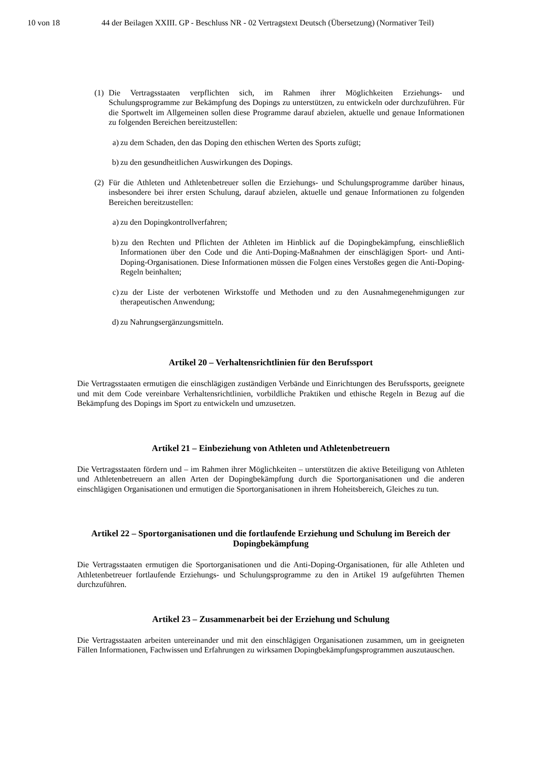10 von 18 44 der Beilagen XXIII. GP - Beschluss NR - 02 Vertragstext Deutsch (Übersetzung) (Normativer Teil)
(1)
Die Vertragsstaaten verpflichten sich, im Rahmen ihrer Möglichkeiten Erziehungs- und Schulungsprogramme zur Bekämpfung des Dopings zu unterstützen, zu entwickeln oder durchzuführen. Für die Sportwelt im Allgemeinen sollen diese Programme darauf abzielen, aktuelle und genaue Informationen zu folgenden Bereichen bereitzustellen:
a) zu dem Schaden, den das Doping den ethischen Werten des Sports zufügt;
b) zu den gesundheitlichen Auswirkungen des Dopings.
(2)
Für die Athleten und Athletenbetreuer sollen die Erziehungs- und Schulungsprogramme darüber hinaus, insbesondere bei ihrer ersten Schulung, darauf abzielen, aktuelle und genaue Informationen zu folgenden Bereichen bereitzustellen:
a) zu den Dopingkontrollverfahren;
b) zu den Rechten und Pflichten der Athleten im Hinblick auf die Dopingbekämpfung, einschließlich Informationen über den Code und die Anti-Doping-Maßnahmen der einschlägigen Sport- und Anti-Doping-Organisationen. Diese Informationen müssen die Folgen eines Verstoßes gegen die Anti-Doping-Regeln beinhalten;
c) zu der Liste der verbotenen Wirkstoffe und Methoden und zu den Ausnahmegenehmigungen zur therapeutischen Anwendung;
d) zu Nahrungsergänzungsmitteln.
Artikel 20 – Verhaltensrichtlinien für den Berufssport
Die Vertragsstaaten ermutigen die einschlägigen zuständigen Verbände und Einrichtungen des Berufssports, geeignete und mit dem Code vereinbare Verhaltensrichtlinien, vorbildliche Praktiken und ethische Regeln in Bezug auf die Bekämpfung des Dopings im Sport zu entwickeln und umzusetzen.
Artikel 21 – Einbeziehung von Athleten und Athletenbetreuern
Die Vertragsstaaten fördern und – im Rahmen ihrer Möglichkeiten – unterstützen die aktive Beteiligung von Athleten und Athletenbetreuern an allen Arten der Dopingbekämpfung durch die Sportorganisationen und die anderen einschlägigen Organisationen und ermutigen die Sportorganisationen in ihrem Hoheitsbereich, Gleiches zu tun.
Artikel 22 – Sportorganisationen und die fortlaufende Erziehung und Schulung im Bereich der Dopingbekämpfung
Die Vertragsstaaten ermutigen die Sportorganisationen und die Anti-Doping-Organisationen, für alle Athleten und Athletenbetreuer fortlaufende Erziehungs- und Schulungsprogramme zu den in Artikel 19 aufgeführten Themen durchzuführen.
Artikel 23 – Zusammenarbeit bei der Erziehung und Schulung
Die Vertragsstaaten arbeiten untereinander und mit den einschlägigen Organisationen zusammen, um in geeigneten Fällen Informationen, Fachwissen und Erfahrungen zu wirksamen Dopingbekämpfungsprogrammen auszutauschen.